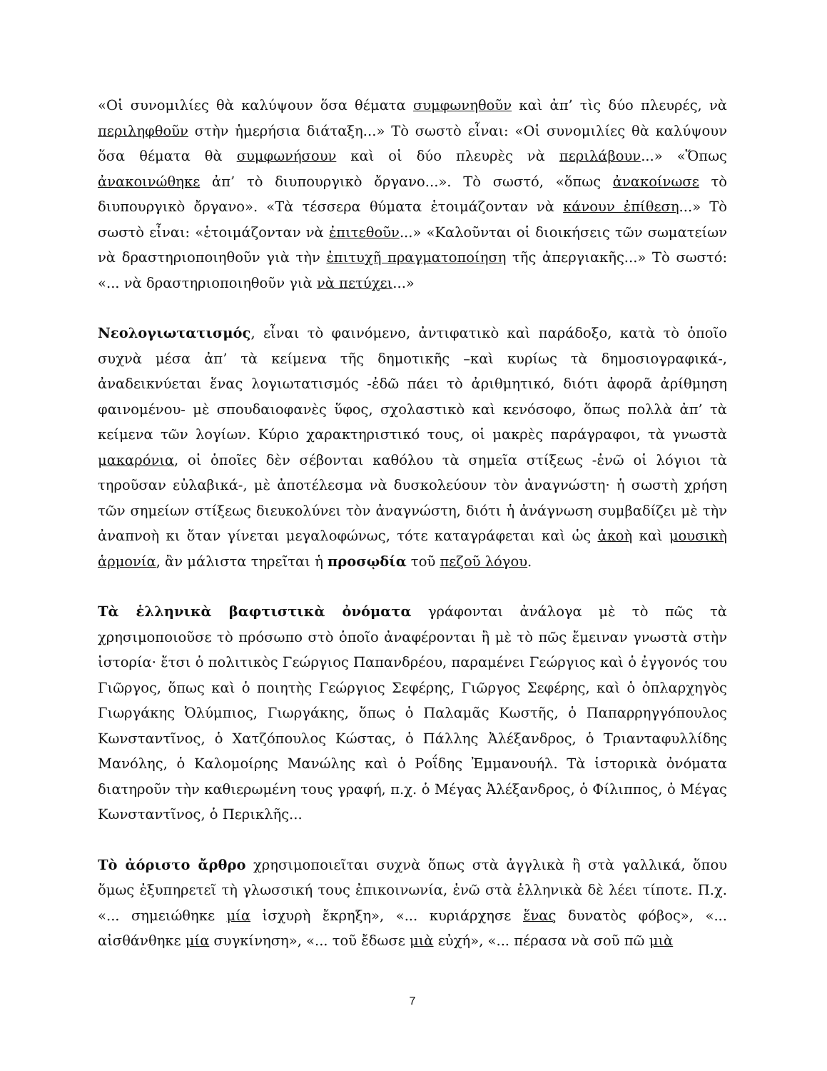«Οἱ συνομιλίες θὰ καλύψουν ὅσα θέματα συμφωνηθοῦν καὶ ἀπ’ τὶς δύο πλευρές, νὰ περιληφθοῦν στὴν ἡμερήσια διάταξη...» Τὸ σωστὸ εἶναι: «Οἱ συνομιλίες θὰ καλύψουν ὅσα θέματα θὰ συμφωνήσουν καὶ οἱ δύο πλευρὲς νὰ περιλάβουν...» «Ὅπως ἀνακοινώθηκε ἀπ’ τὸ διυπουργικὸ ὄργανο...». Τὸ σωστό, «ὅπως ἀνακοίνωσε τὸ διυπουργικὸ ὄργανο». «Τὰ τέσσερα θύματα ἑτοιμάζονταν νὰ κάνουν ἐπίθεση...» Τὸ σωστὸ εἶναι: «ἑτοιμάζονταν νὰ ἐπιτεθοῦν...» «Καλοῦνται οἱ διοικήσεις τῶν σωματείων νὰ δραστηριοποιηθοῦν γιὰ τὴν ἐπιτυχῆ πραγματοποίηση τῆς ἀπεργιακῆς...» Τὸ σωστό: «... νὰ δραστηριοποιηθοῦν γιὰ νὰ πετύχει...»
Νεολογιωτατισμός, εἶναι τὸ φαινόμενο, ἀντιφατικὸ καὶ παράδοξο, κατὰ τὸ ὁποῖο συχνὰ μέσα ἀπ’ τὰ κείμενα τῆς δημοτικῆς –καὶ κυρίως τὰ δημοσιογραφικά-, ἀναδεικνύεται ἕνας λογιωτατισμός -ἐδῶ πάει τὸ ἀριθμητικό, διότι ἀφορᾶ ἀρίθμηση φαινομένου- μὲ σπουδαιοφανὲς ὕφος, σχολαστικὸ καὶ κενόσοφο, ὅπως πολλὰ ἀπ’ τὰ κείμενα τῶν λογίων. Κύριο χαρακτηριστικό τους, οἱ μακρὲς παράγραφοι, τὰ γνωστὰ μακαρόνια, οἱ ὁποῖες δὲν σέβονται καθόλου τὰ σημεῖα στίξεως -ἐνῶ οἱ λόγιοι τὰ τηροῦσαν εὐλαβικά-, μὲ ἀποτέλεσμα νὰ δυσκολεύουν τὸν ἀναγνώστη· ἡ σωστὴ χρήση τῶν σημείων στίξεως διευκολύνει τὸν ἀναγνώστη, διότι ἡ ἀνάγνωση συμβαδίζει μὲ τὴν ἀναπνοὴ κι ὅταν γίνεται μεγαλοφώνως, τότε καταγράφεται καὶ ὡς ἀκοὴ καὶ μουσικὴ ἁρμονία, ἂν μάλιστα τηρεῖται ἡ προσῳδία τοῦ πεζοῦ λόγου.
Τὰ ἑλληνικὰ βαφτιστικὰ ὀνόματα γράφονται ἀνάλογα μὲ τὸ πῶς τὰ χρησιμοποιοῦσε τὸ πρόσωπο στὸ ὁποῖο ἀναφέρονται ἢ μὲ τὸ πῶς ἔμειναν γνωστὰ στὴν ἱστορία· ἔτσι ὁ πολιτικὸς Γεώργιος Παπανδρέου, παραμένει Γεώργιος καὶ ὁ ἐγγονός του Γιῶργος, ὅπως καὶ ὁ ποιητὴς Γεώργιος Σεφέρης, Γιῶργος Σεφέρης, καὶ ὁ ὁπλαρχηγὸς Γιωργάκης Ὀλύμπιος, Γιωργάκης, ὅπως ὁ Παλαμᾶς Κωστῆς, ὁ Παπαρρηγγόπουλος Κωνσταντῖνος, ὁ Χατζόπουλος Κώστας, ὁ Πάλλης Ἀλέξανδρος, ὁ Τριανταφυλλίδης Μανόλης, ὁ Καλομοίρης Μανώλης καὶ ὁ Ροΐδης Ἐμμανουήλ. Τὰ ἱστορικὰ ὀνόματα διατηροῦν τὴν καθιερωμένη τους γραφή, π.χ. ὁ Μέγας Ἀλέξανδρος, ὁ Φίλιππος, ὁ Μέγας Κωνσταντῖνος, ὁ Περικλῆς...
Τὸ ἀόριστο ἄρθρο χρησιμοποιεῖται συχνὰ ὅπως στὰ ἀγγλικὰ ἢ στὰ γαλλικά, ὅπου ὅμως ἐξυπηρετεῖ τὴ γλωσσική τους ἐπικοινωνία, ἐνῶ στὰ ἑλληνικὰ δὲ λέει τίποτε. Π.χ. «... σημειώθηκε μία ἰσχυρὴ ἔκρηξη», «... κυριάρχησε ἕνας δυνατὸς φόβος», «... αἰσθάνθηκε μία συγκίνηση», «... τοῦ ἔδωσε μιὰ εὐχή», «... πέρασα νὰ σοῦ πῶ μιὰ
7